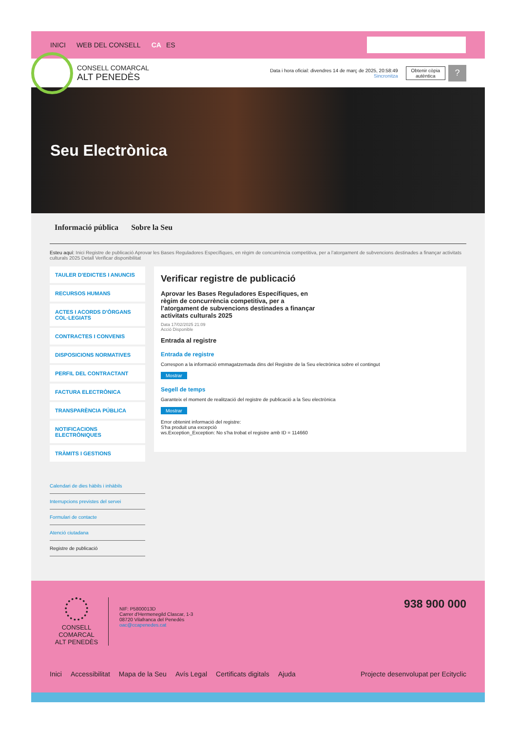INICI WEB DEL CONSELL CA ES
CONSELL COMARCAL
ALT PENEDÈS
Data i hora oficial: divendres 14 de març de 2025, 20:58:49
Sincronitza
Obtenir còpia
autèntica
?
Seu Electrònica
Informació pública Sobre la Seu
Esteu aquí: Inici Registre de publicació Aprovar les Bases Reguladores Específiques, en règim de concurrència competitiva, per a l’atorgament de subvencions destinades a finançar activitats culturals 2025 Detall Verificar disponibilitat
TAULER D'EDICTES I ANUNCIS
RECURSOS HUMANS
ACTES I ACORDS D'ÒRGANS COL·LEGIATS
CONTRACTES I CONVENIS
DISPOSICIONS NORMATIVES
PERFIL DEL CONTRACTANT
FACTURA ELECTRÒNICA
TRANSPARÈNCIA PÚBLICA
NOTIFICACIONS ELECTRÒNIQUES
TRÀMITS I GESTIONS
Calendari de dies hàbils i inhàbils
Interrupcions previstes del servei
Formulari de contacte
Atenció ciutadana
Registre de publicació
Verificar registre de publicació
Aprovar les Bases Reguladores Específiques, en règim de concurrència competitiva, per a l’atorgament de subvencions destinades a finançar activitats culturals 2025
Data 17/02/2025 21:09
Acció Disponible
Entrada al registre
Entrada de registre
Correspon a la informació emmagatzemada dins del Registre de la Seu electrònica sobre el contingut
Mostrar
Segell de temps
Garanteix el moment de realització del registre de publicació a la Seu electrònica
Mostrar
Error obtenint informació del registre:
S'ha produit una excepció
ws.Exception_Exception: No s'ha trobat el registre amb ID = 114660
CONSELL COMARCAL
ALT PENEDÈS
NIF: P5800013D
Carrer d'Hermenegild Clascar, 1-3
08720 Vilafranca del Penedès
oac@ccapenedes.cat
938 900 000
Inici Accessibilitat Mapa de la Seu Avís Legal Certificats digitals Ajuda Projecte desenvolupat per Ecityclic